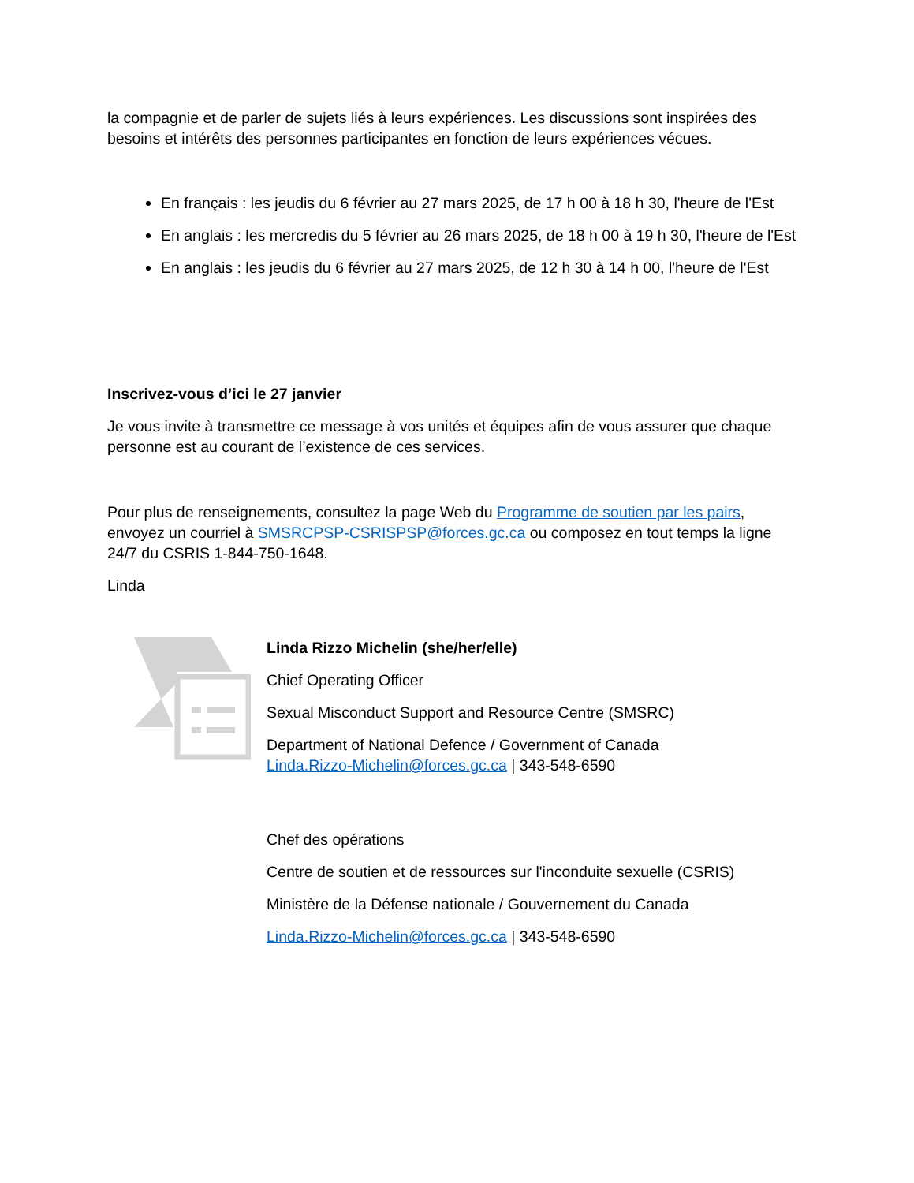la compagnie et de parler de sujets liés à leurs expériences. Les discussions sont inspirées des besoins et intérêts des personnes participantes en fonction de leurs expériences vécues.
En français : les jeudis du 6 février au 27 mars 2025, de 17 h 00 à 18 h 30, l'heure de l'Est
En anglais : les mercredis du 5 février au 26 mars 2025, de 18 h 00 à 19 h 30, l'heure de l'Est
En anglais : les jeudis du 6 février au 27 mars 2025, de 12 h 30 à 14 h 00, l'heure de l'Est
Inscrivez-vous d’ici le 27 janvier
Je vous invite à transmettre ce message à vos unités et équipes afin de vous assurer que chaque personne est au courant de l’existence de ces services.
Pour plus de renseignements, consultez la page Web du Programme de soutien par les pairs, envoyez un courriel à SMSRCPSP-CSRISPSP@forces.gc.ca ou composez en tout temps la ligne 24/7 du CSRIS 1-844-750-1648.
Linda
Linda Rizzo Michelin (she/her/elle)
Chief Operating Officer
Sexual Misconduct Support and Resource Centre (SMSRC)
Department of National Defence / Government of Canada
Linda.Rizzo-Michelin@forces.gc.ca | 343-548-6590
Chef des opérations
Centre de soutien et de ressources sur l'inconduite sexuelle (CSRIS)
Ministère de la Défense nationale / Gouvernement du Canada
Linda.Rizzo-Michelin@forces.gc.ca | 343-548-6590